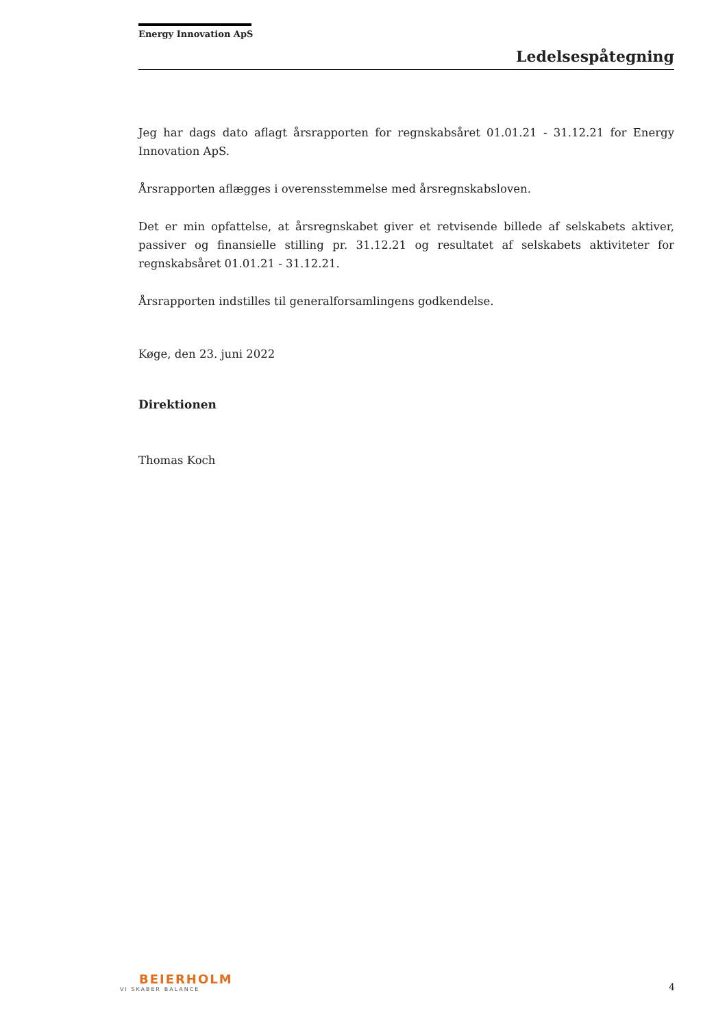Energy Innovation ApS
Ledelsespåtegning
Jeg har dags dato aflagt årsrapporten for regnskabsåret 01.01.21 - 31.12.21 for Energy Innovation ApS.
Årsrapporten aflægges i overensstemmelse med årsregnskabsloven.
Det er min opfattelse, at årsregnskabet giver et retvisende billede af selskabets aktiver, passiver og finansielle stilling pr. 31.12.21 og resultatet af selskabets aktiviteter for regnskabsåret 01.01.21 - 31.12.21.
Årsrapporten indstilles til generalforsamlingens godkendelse.
Køge, den 23. juni 2022
Direktionen
Thomas Koch
BEIERHOLM
VI SKABER BALANCE
4